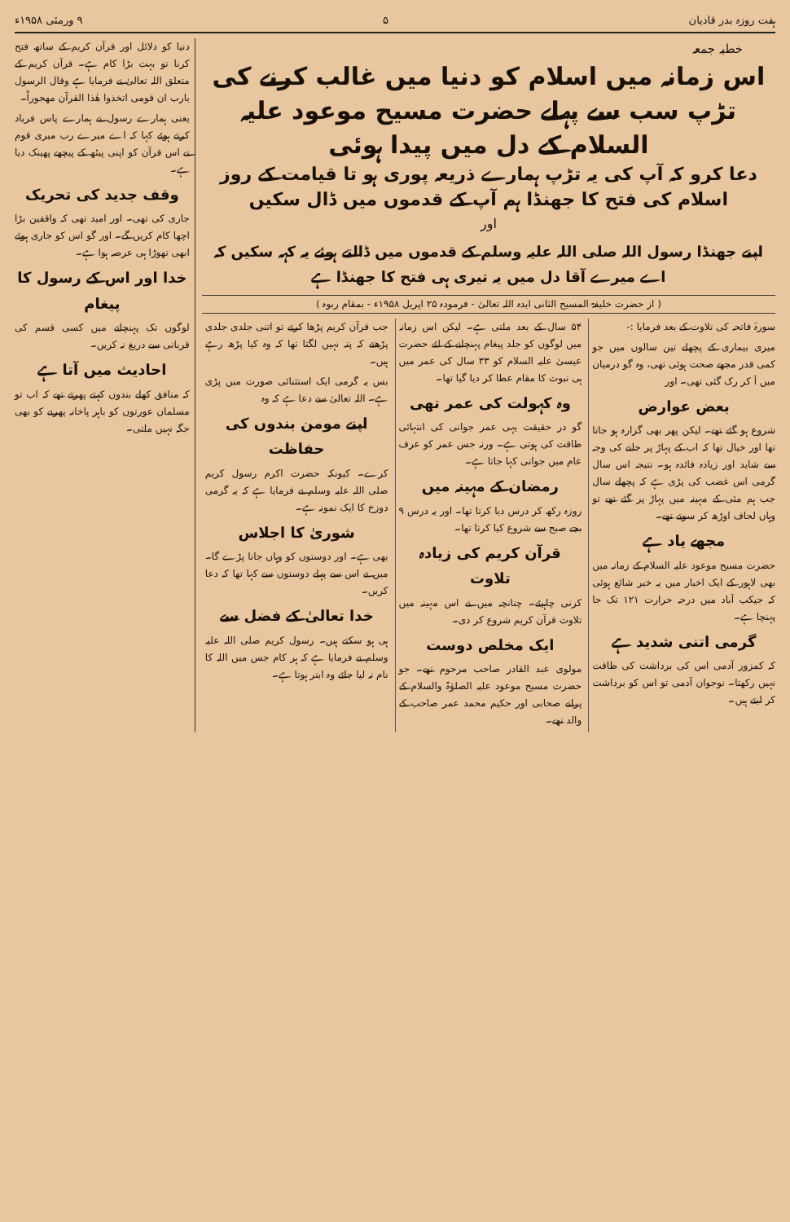ہفت روزہ بدر قادیان ۵ ۹ ورمئی ۱۹۵۸ء
خطبہ جمعہ
اس زمانہ میں اسلام کو دنیا میں غالب کرنے کی تڑپ سب سے پہلے حضرت مسیح موعود علیہ السلام کے دل میں پیدا ہوئی
دعا کرو کہ آپ کی یہ تڑپ ہمارے ذریعہ پوری ہو تا قیامت کے روز اسلام کی فتح کا جھنڈا ہم آپ کے قدموں میں ڈال سکیں
اور
اپنے جھنڈا رسول اللہ صلی اللہ علیہ وسلم کے قدموں میں ڈالتے ہوئے یہ کہہ سکیں کہ اے میرے آقا دل میں یہ تیری ہی فتح کا جھنڈا ہے
( از حضرت خلیفۃ المسیح الثانی ایدہ اللہ تعالیٰ - فرمودہ ۲۵ اپریل ۱۹۵۸ء - بمقام ربوہ )
سورۂ فاتحہ کی تلاوت کے بعد فرمایا :-
میری بیماری کے پچھلے تین سالوں میں جو کمی قدر مجھے صحت ہوئی تھی، وہ گو درمیان میں آ کر رک گئی تھی۔ اور
بعض عوارض
شروع ہو گئے تھے۔ لیکن پھر بھی گزارہ ہو جاتا تھا اور خیال تھا کہ اب کے پہاڑ پر جانے کی وجہ سے شاید اور زیادہ فائدہ ہو۔ نتیجہ اس سال گرمی اس غضب کی پڑی ہے کہ پچھلے سال جب ہم مئی کے مہینہ میں پہاڑ پر گئے تھے تو وہاں لحاف اوڑھ کر سوتے تھے۔
مجھے یاد ہے
حضرت مسیح موعود علیہ السلام کے زمانہ میں بھی لاہور کے ایک اخبار میں یہ خبر شائع ہوئی کہ جیکب آباد میں درجہ حرارت ۱۲۱ تک جا پہنچا ہے۔
گرمی اتنی شدید ہے
کہ کمزور آدمی اس کی برداشت کی طاقت نہیں رکھتا۔ نوجوان آدمی تو اس کو برداشت کر لیتے ہیں۔
۵۴ سال کے بعد ملتی ہے۔ لیکن اس زمانہ میں لوگوں کو جلد پیغام پہنچانے کے لئے حضرت عیسیٰ علیہ السلام کو ۳۳ سال کی عمر میں ہی نبوت کا مقام عطا کر دیا گیا تھا۔
وہ کہولت کی عمر تھی
گو در حقیقت یہی عمر جوانی کی انتہائی طاقت کی ہوتی ہے۔ ورنہ جس عمر کو عرف عام میں جوانی کہا جاتا ہے۔
رمضان کے مہینہ میں
روزہ رکھ کر درس دیا کرتا تھا۔ اور یہ درس ۹ بجے صبح سے شروع کیا کرتا تھا۔
قرآن کریم کی زیادہ تلاوت
کرنی چاہیئے۔ چنانچہ میں نے اس مہینہ میں تلاوت قرآن کریم شروع کر دی۔
ایک مخلص دوست
مولوی عبد القادر صاحب مرحوم تھے۔ جو حضرت مسیح موعود علیہ الصلوٰۃ والسلام کے پرانے صحابی اور حکیم محمد عمر صاحب کے والد تھے۔
جب قرآن کریم پڑھا کرتے تو اتنی جلدی جلدی پڑھتے کہ پتہ نہیں لگتا تھا کہ وہ کیا پڑھ رہے ہیں۔
بس یہ گرمی ایک استثنائی صورت میں پڑی ہے۔ اللہ تعالیٰ سے دعا ہے کہ وہ
اپنے مومن بندوں کی حفاظت
کرے۔ کیونکہ حضرت اکرم رسول کریم صلی اللہ علیہ وسلم نے فرمایا ہے کہ یہ گرمی دوزخ کا ایک نمونہ ہے۔
شوریٰ کا اجلاس
بھی ہے۔ اور دوستوں کو وہاں جانا پڑے گا۔ میں نے اس سے پہلے دوستوں سے کہا تھا کہ دعا کریں۔
خدا تعالیٰ کے فضل سے
ہی ہو سکتے ہیں۔ رسول کریم صلی اللہ علیہ وسلم نے فرمایا ہے کہ ہر کام جس میں اللہ کا نام نہ لیا جائے وہ ابتر ہوتا ہے۔
دنیا کو دلائل اور قرآن کریم کے ساتھ فتح کرنا تو بہت بڑا کام ہے۔ قرآن کریم کے متعلق اللہ تعالیٰ نے فرمایا ہے وقال الرسول یارب ان قومی اتخذوا هٰذا القرآن مهجوراً۔
یعنی ہمارے رسول نے ہمارے پاس فریاد کرتے ہوئے کہا کہ اے میرے رب میری قوم نے اس قرآن کو اپنی پیٹھ کے پیچھے پھینک دیا ہے۔
وقف جدید کی تحریک
جاری کی تھی۔ اور امید تھی کہ واقفین بڑا اچھا کام کریں گے۔ اور گو اس کو جاری ہوئے ابھی تھوڑا ہی عرصہ ہوا ہے۔
خدا اور اس کے رسول کا پیغام
لوگوں تک پہنچانے میں کسی قسم کی قربانی سے دریغ نہ کریں۔
احادیث میں آتا ہے
کہ منافق کھلے بندوں کہتے پھرتے تھے کہ اب تو مسلمان عورتوں کو باہر پاخانہ پھرنے کو بھی جگہ نہیں ملتی۔